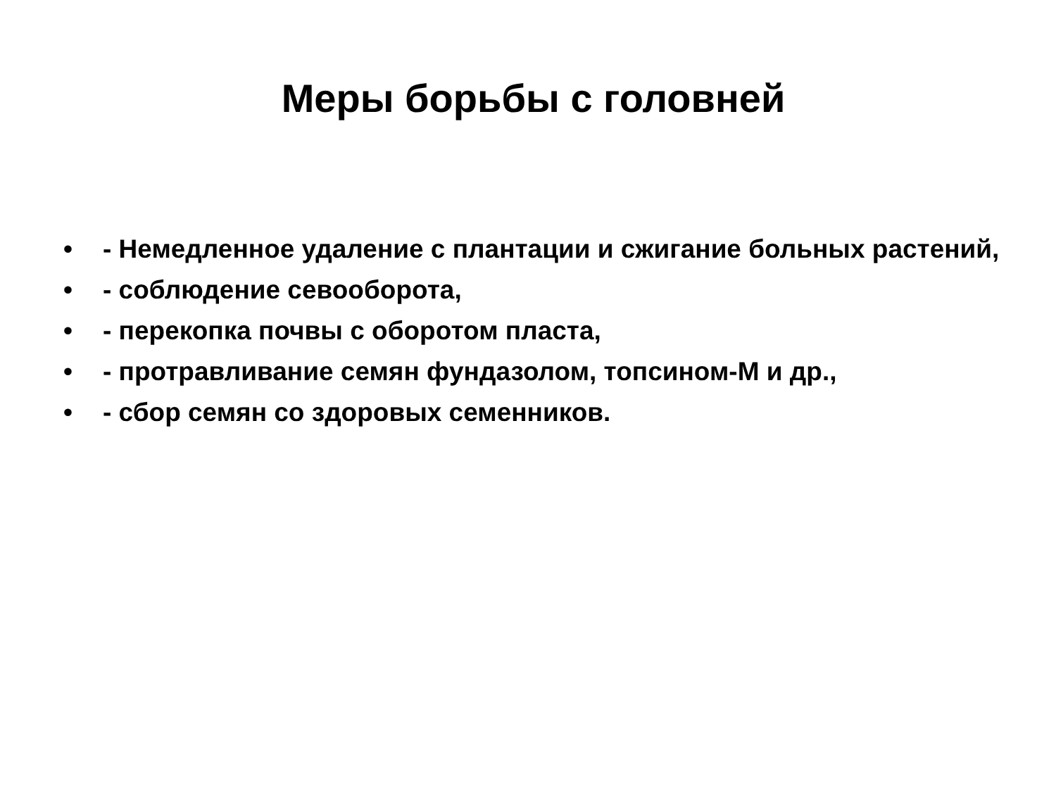Меры борьбы с головней
• - Немедленное удаление с плантации и сжигание больных растений,
• - соблюдение севооборота,
• - перекопка почвы с оборотом пласта,
• - протравливание семян фундазолом, топсином-М и др.,
• - сбор семян со здоровых семенников.